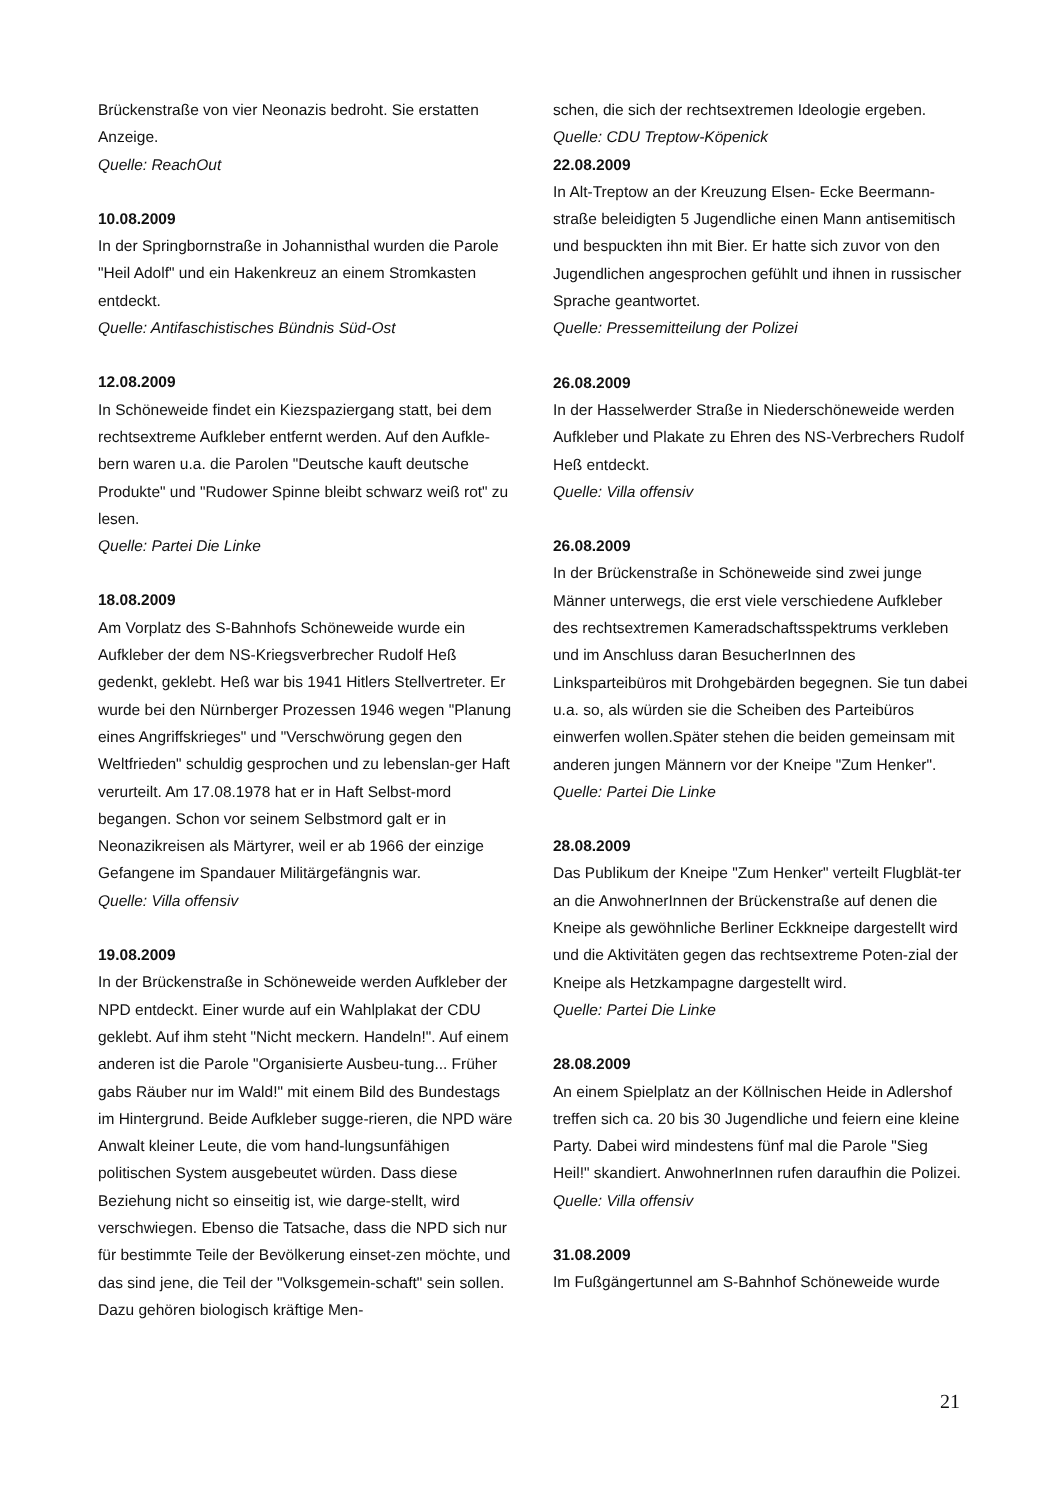Brückenstraße von vier Neonazis bedroht. Sie erstatten Anzeige.
Quelle: ReachOut
10.08.2009
In der Springbornstraße in Johannisthal wurden die Parole "Heil Adolf" und ein Hakenkreuz an einem Stromkasten entdeckt.
Quelle: Antifaschistisches Bündnis Süd-Ost
12.08.2009
In Schöneweide findet ein Kiezspaziergang statt, bei dem rechtsextreme Aufkleber entfernt werden. Auf den Aufkle-bern waren u.a. die Parolen "Deutsche kauft deutsche Produkte" und "Rudower Spinne bleibt schwarz weiß rot" zu lesen.
Quelle: Partei Die Linke
18.08.2009
Am Vorplatz des S-Bahnhofs Schöneweide wurde ein Aufkleber der dem NS-Kriegsverbrecher Rudolf Heß gedenkt, geklebt. Heß war bis 1941 Hitlers Stellvertreter. Er wurde bei den Nürnberger Prozessen 1946 wegen "Planung eines Angriffskrieges" und "Verschwörung gegen den Weltfrieden" schuldig gesprochen und zu lebenslan-ger Haft verurteilt. Am 17.08.1978 hat er in Haft Selbst-mord begangen. Schon vor seinem Selbstmord galt er in Neonazikreisen als Märtyrer, weil er ab 1966 der einzige Gefangene im Spandauer Militärgefängnis war.
Quelle: Villa offensiv
19.08.2009
In der Brückenstraße in Schöneweide werden Aufkleber der NPD entdeckt. Einer wurde auf ein Wahlplakat der CDU geklebt. Auf ihm steht "Nicht meckern. Handeln!". Auf einem anderen ist die Parole "Organisierte Ausbeu-tung... Früher gabs Räuber nur im Wald!" mit einem Bild des Bundestags im Hintergrund. Beide Aufkleber sugge-rieren, die NPD wäre Anwalt kleiner Leute, die vom hand-lungsunfähigen politischen System ausgebeutet würden. Dass diese Beziehung nicht so einseitig ist, wie darge-stellt, wird verschwiegen. Ebenso die Tatsache, dass die NPD sich nur für bestimmte Teile der Bevölkerung einset-zen möchte, und das sind jene, die Teil der "Volksgemein-schaft" sein sollen. Dazu gehören biologisch kräftige Men-
schen, die sich der rechtsextremen Ideologie ergeben.
Quelle: CDU Treptow-Köpenick
22.08.2009
In Alt-Treptow an der Kreuzung Elsen- Ecke Beermann-straße beleidigten 5 Jugendliche einen Mann antisemitisch und bespuckten ihn mit Bier. Er hatte sich zuvor von den Jugendlichen angesprochen gefühlt und ihnen in russischer Sprache geantwortet.
Quelle: Pressemitteilung der Polizei
26.08.2009
In der Hasselwerder Straße in Niederschöneweide werden Aufkleber und Plakate zu Ehren des NS-Verbrechers Rudolf Heß entdeckt.
Quelle: Villa offensiv
26.08.2009
In der Brückenstraße in Schöneweide sind zwei junge Männer unterwegs, die erst viele verschiedene Aufkleber des rechtsextremen Kameradschaftsspektrums verkleben und im Anschluss daran BesucherInnen des Linksparteibüros mit Drohgebärden begegnen. Sie tun dabei u.a. so, als würden sie die Scheiben des Parteibüros einwerfen wollen.Später stehen die beiden gemeinsam mit anderen jungen Männern vor der Kneipe "Zum Henker".
Quelle: Partei Die Linke
28.08.2009
Das Publikum der Kneipe "Zum Henker" verteilt Flugblät-ter an die AnwohnerInnen der Brückenstraße auf denen die Kneipe als gewöhnliche Berliner Eckkneipe dargestellt wird und die Aktivitäten gegen das rechtsextreme Poten-zial der Kneipe als Hetzkampagne dargestellt wird.
Quelle: Partei Die Linke
28.08.2009
An einem Spielplatz an der Köllnischen Heide in Adlershof treffen sich ca. 20 bis 30 Jugendliche und feiern eine kleine Party. Dabei wird mindestens fünf mal die Parole "Sieg Heil!" skandiert. AnwohnerInnen rufen daraufhin die Polizei.
Quelle: Villa offensiv
31.08.2009
Im Fußgängertunnel am S-Bahnhof Schöneweide wurde
21